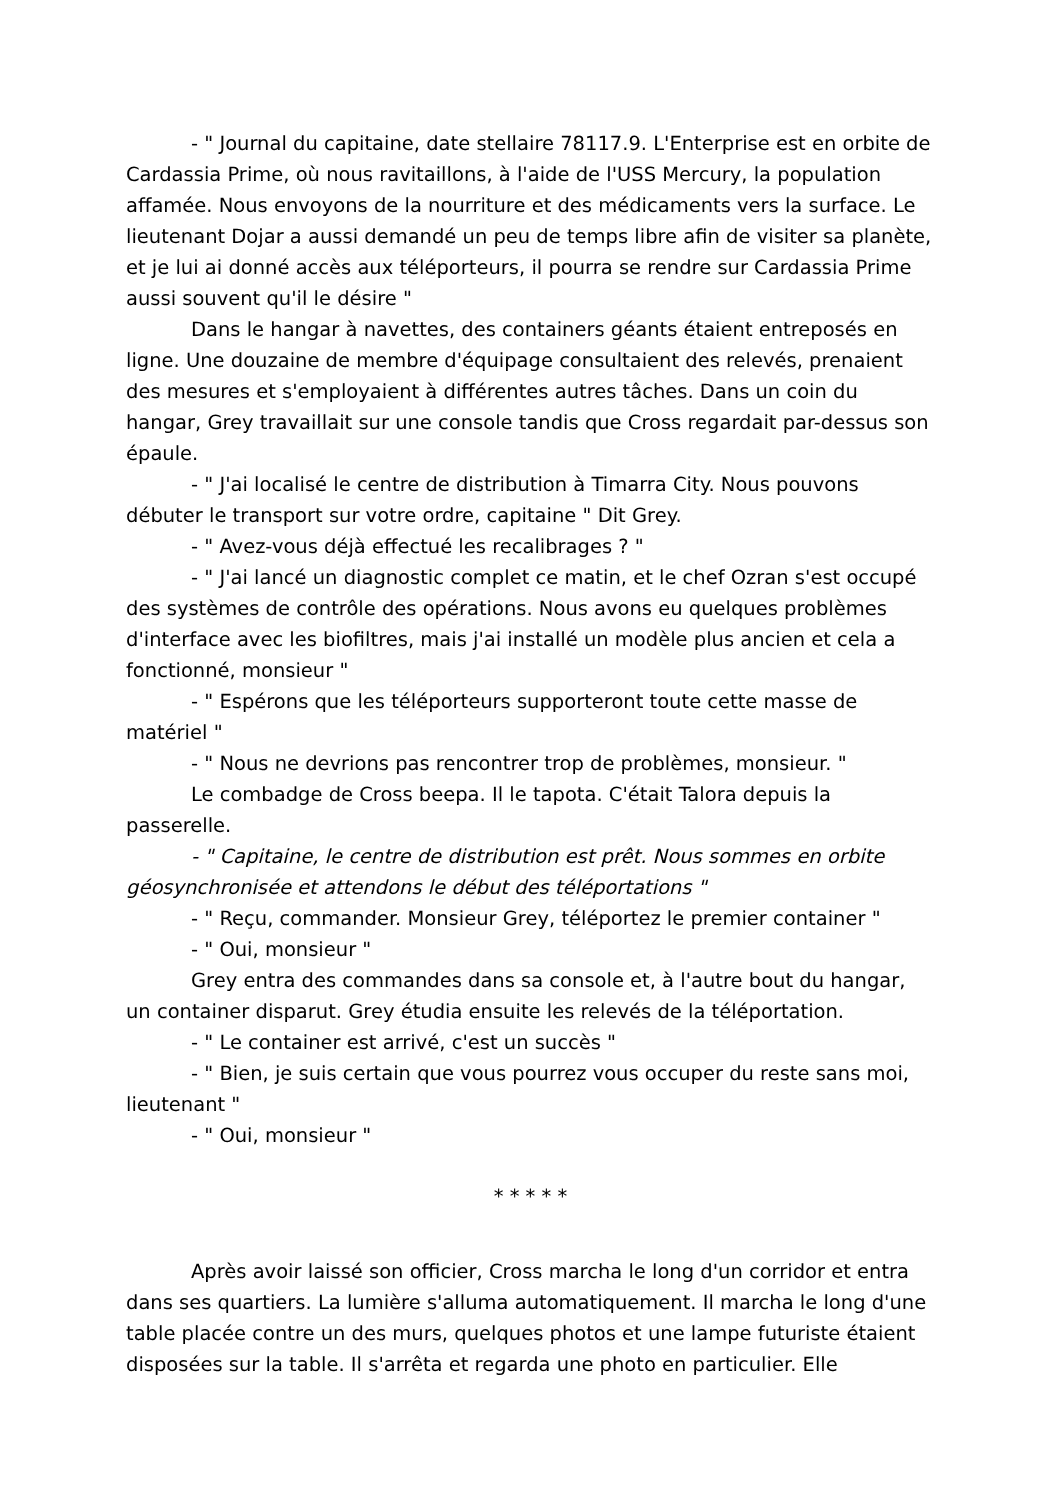- " Journal du capitaine, date stellaire 78117.9. L'Enterprise est en orbite de Cardassia Prime, où nous ravitaillons, à l'aide de l'USS Mercury, la population affamée. Nous envoyons de la nourriture et des médicaments vers la surface. Le lieutenant Dojar a aussi demandé un peu de temps libre afin de visiter sa planète, et je lui ai donné accès aux téléporteurs, il pourra se rendre sur Cardassia Prime aussi souvent qu'il le désire "
Dans le hangar à navettes, des containers géants étaient entreposés en ligne. Une douzaine de membre d'équipage consultaient des relevés, prenaient des mesures et s'employaient à différentes autres tâches. Dans un coin du hangar, Grey travaillait sur une console tandis que Cross regardait par-dessus son épaule.
- " J'ai localisé le centre de distribution à Timarra City. Nous pouvons débuter le transport sur votre ordre, capitaine " Dit Grey.
- " Avez-vous déjà effectué les recalibrages ? "
- " J'ai lancé un diagnostic complet ce matin, et le chef Ozran s'est occupé des systèmes de contrôle des opérations. Nous avons eu quelques problèmes d'interface avec les biofiltres, mais j'ai installé un modèle plus ancien et cela a fonctionné, monsieur "
- " Espérons que les téléporteurs supporteront toute cette masse de matériel "
- " Nous ne devrions pas rencontrer trop de problèmes, monsieur. "
Le combadge de Cross beepa. Il le tapota. C'était Talora depuis la passerelle.
- " Capitaine, le centre de distribution est prêt. Nous sommes en orbite géosynchronisée et attendons le début des téléportations "
- " Reçu, commander. Monsieur Grey, téléportez le premier container "
- " Oui, monsieur "
Grey entra des commandes dans sa console et, à l'autre bout du hangar, un container disparut. Grey étudia ensuite les relevés de la téléportation.
- " Le container est arrivé, c'est un succès "
- " Bien, je suis certain que vous pourrez vous occuper du reste sans moi, lieutenant "
- " Oui, monsieur "
* * * * *
Après avoir laissé son officier, Cross marcha le long d'un corridor et entra dans ses quartiers. La lumière s'alluma automatiquement. Il marcha le long d'une table placée contre un des murs, quelques photos et une lampe futuriste étaient disposées sur la table. Il s'arrêta et regarda une photo en particulier. Elle